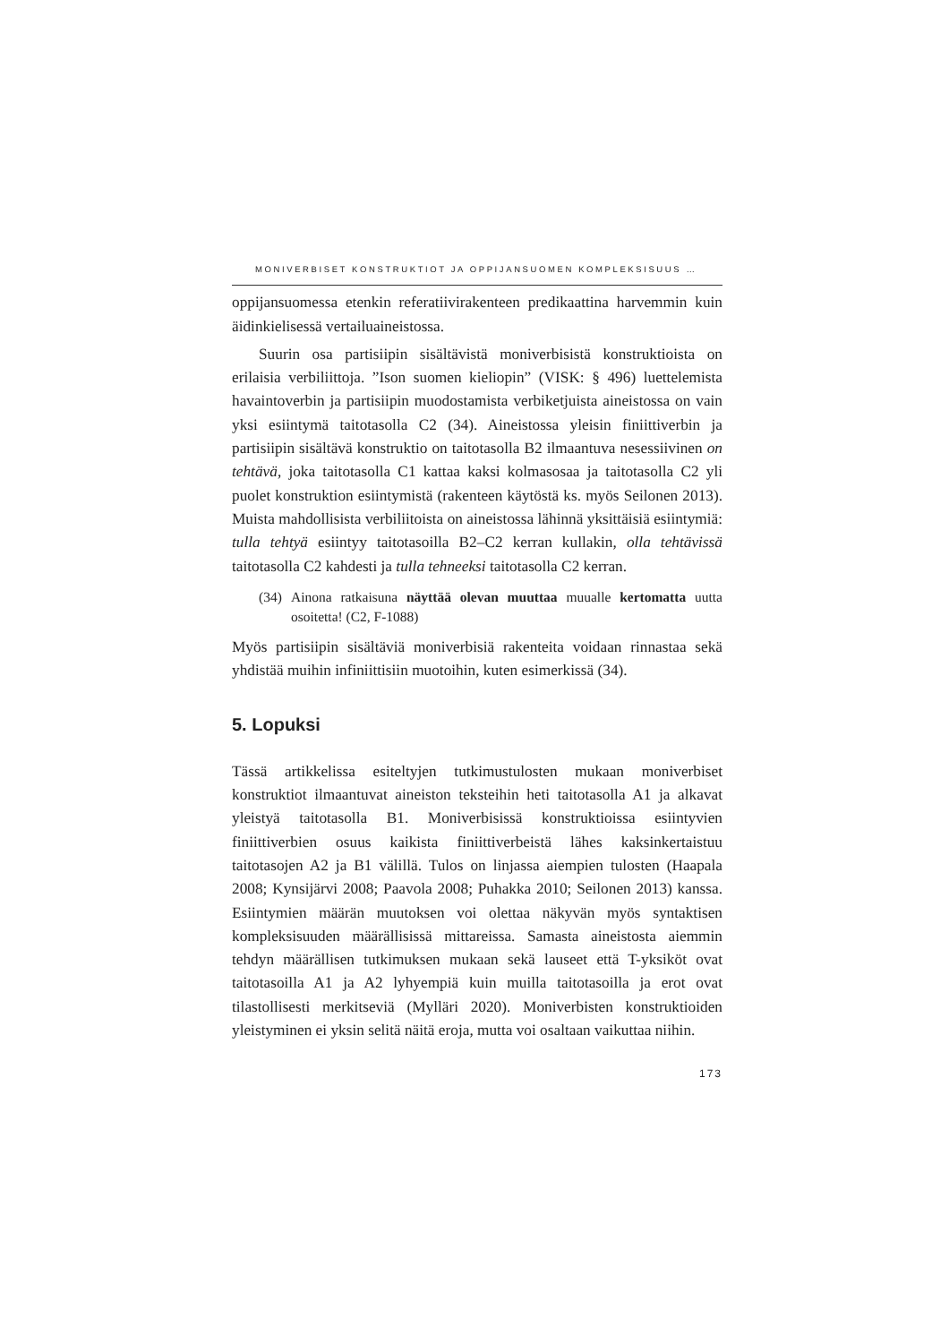MONIVERBISET KONSTRUKTIOT JA OPPIJANSUOMEN KOMPLEKSISUUS …
oppijansuomessa etenkin referatiivirakenteen predikaattina harvemmin kuin äidinkielisessä vertailuaineistossa.
Suurin osa partisiipin sisältävistä moniverbisistä konstruktioista on erilaisia verbiliittoja. ”Ison suomen kieliopin” (VISK: § 496) luettelemista havaintoverbin ja partisiipin muodostamista verbiketjuista aineistossa on vain yksi esiintymä taitotasolla C2 (34). Aineistossa yleisin finiittiverbin ja partisiipin sisältävä konstruktio on taitotasolla B2 ilmaantuva nesessiivinen on tehtävä, joka taitotasolla C1 kattaa kaksi kolmasosaa ja taitotasolla C2 yli puolet konstruktion esiintymistä (rakenteen käytöstä ks. myös Seilonen 2013). Muista mahdollisista verbiliitoista on aineistossa lähinnä yksittäisiä esiintymiä: tulla tehtyä esiintyy taitotasoilla B2–C2 kerran kullakin, olla tehtävissä taitotasolla C2 kahdesti ja tulla tehneeksi taitotasolla C2 kerran.
(34)
Ainona ratkaisuna näyttää olevan muuttaa muualle kertomatta uutta osoitetta! (C2, F-1088)
Myös partisiipin sisältäviä moniverbisiä rakenteita voidaan rinnastaa sekä yhdistää muihin infiniittisiin muotoihin, kuten esimerkissä (34).
5. Lopuksi
Tässä artikkelissa esiteltyjen tutkimustulosten mukaan moniverbiset konstruktiot ilmaantuvat aineiston teksteihin heti taitotasolla A1 ja alkavat yleistyä taitotasolla B1. Moniverbisissä konstruktioissa esiintyvien finiittiverbien osuus kaikista finiittiverbeistä lähes kaksinkertaistuu taitotasojen A2 ja B1 välillä. Tulos on linjassa aiempien tulosten (Haapala 2008; Kynsijärvi 2008; Paavola 2008; Puhakka 2010; Seilonen 2013) kanssa. Esiintymien määrän muutoksen voi olettaa näkyvän myös syntaktisen kompleksisuuden määrällisissä mittareissa. Samasta aineistosta aiemmin tehdyn määrällisen tutkimuksen mukaan sekä lauseet että T-yksiköt ovat taitotasoilla A1 ja A2 lyhyempiä kuin muilla taitotasoilla ja erot ovat tilastollisesti merkitseviä (Mylläri 2020). Moniverbisten konstruktioiden yleistyminen ei yksin selitä näitä eroja, mutta voi osaltaan vaikuttaa niihin.
173